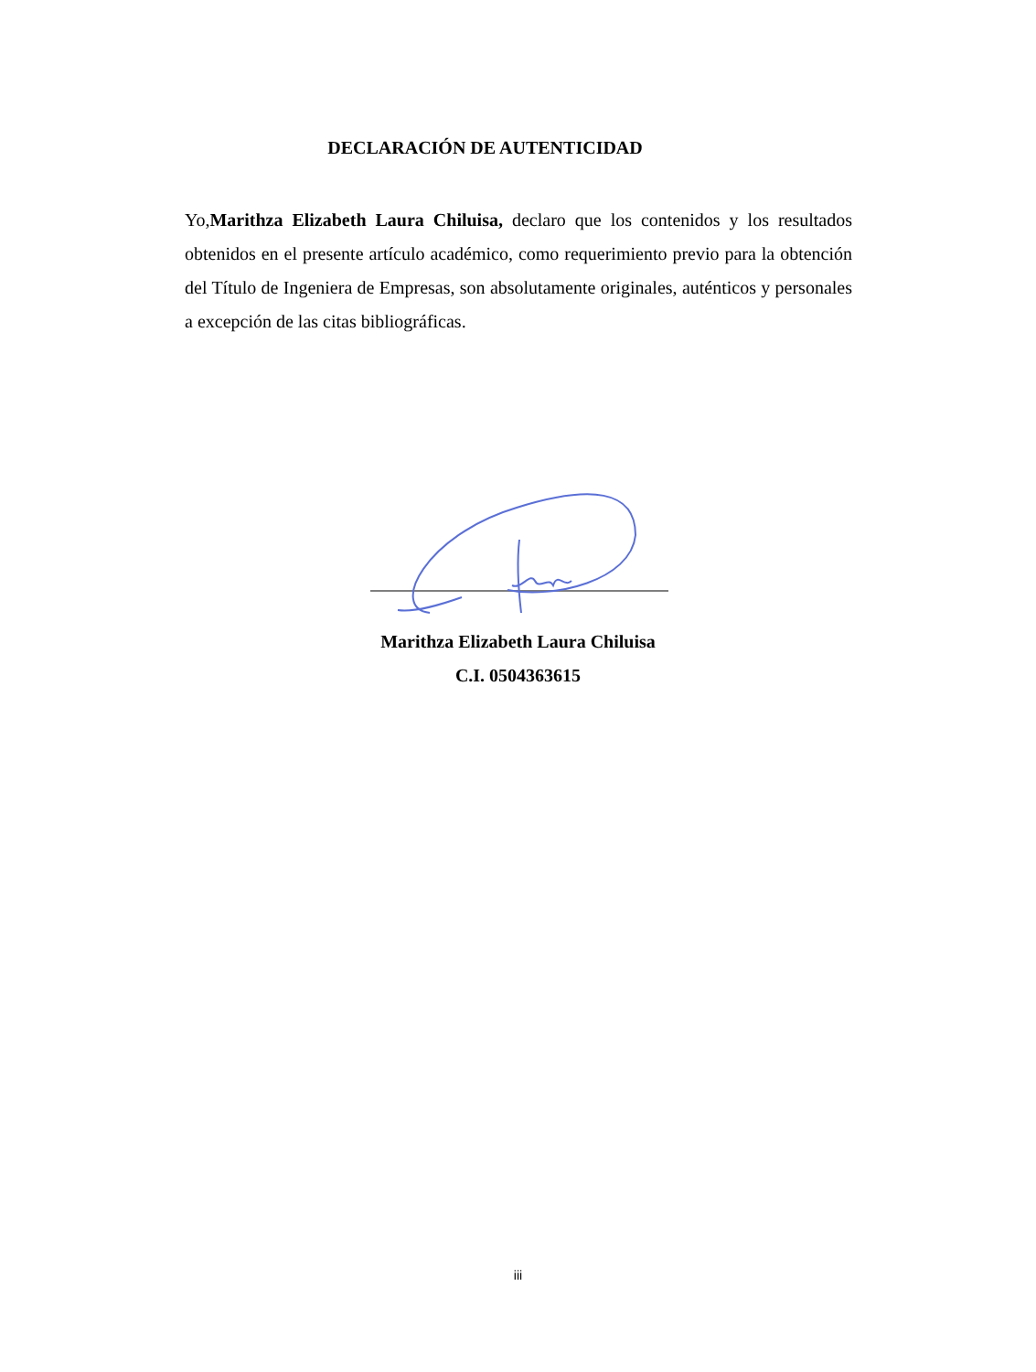DECLARACIÓN DE AUTENTICIDAD
Yo,Marithza Elizabeth Laura Chiluisa, declaro que los contenidos y los resultados obtenidos en el presente artículo académico, como requerimiento previo para la obtención del Título de Ingeniera de Empresas, son absolutamente originales, auténticos y personales a excepción de las citas bibliográficas.
Marithza Elizabeth Laura Chiluisa
C.I. 0504363615
iii